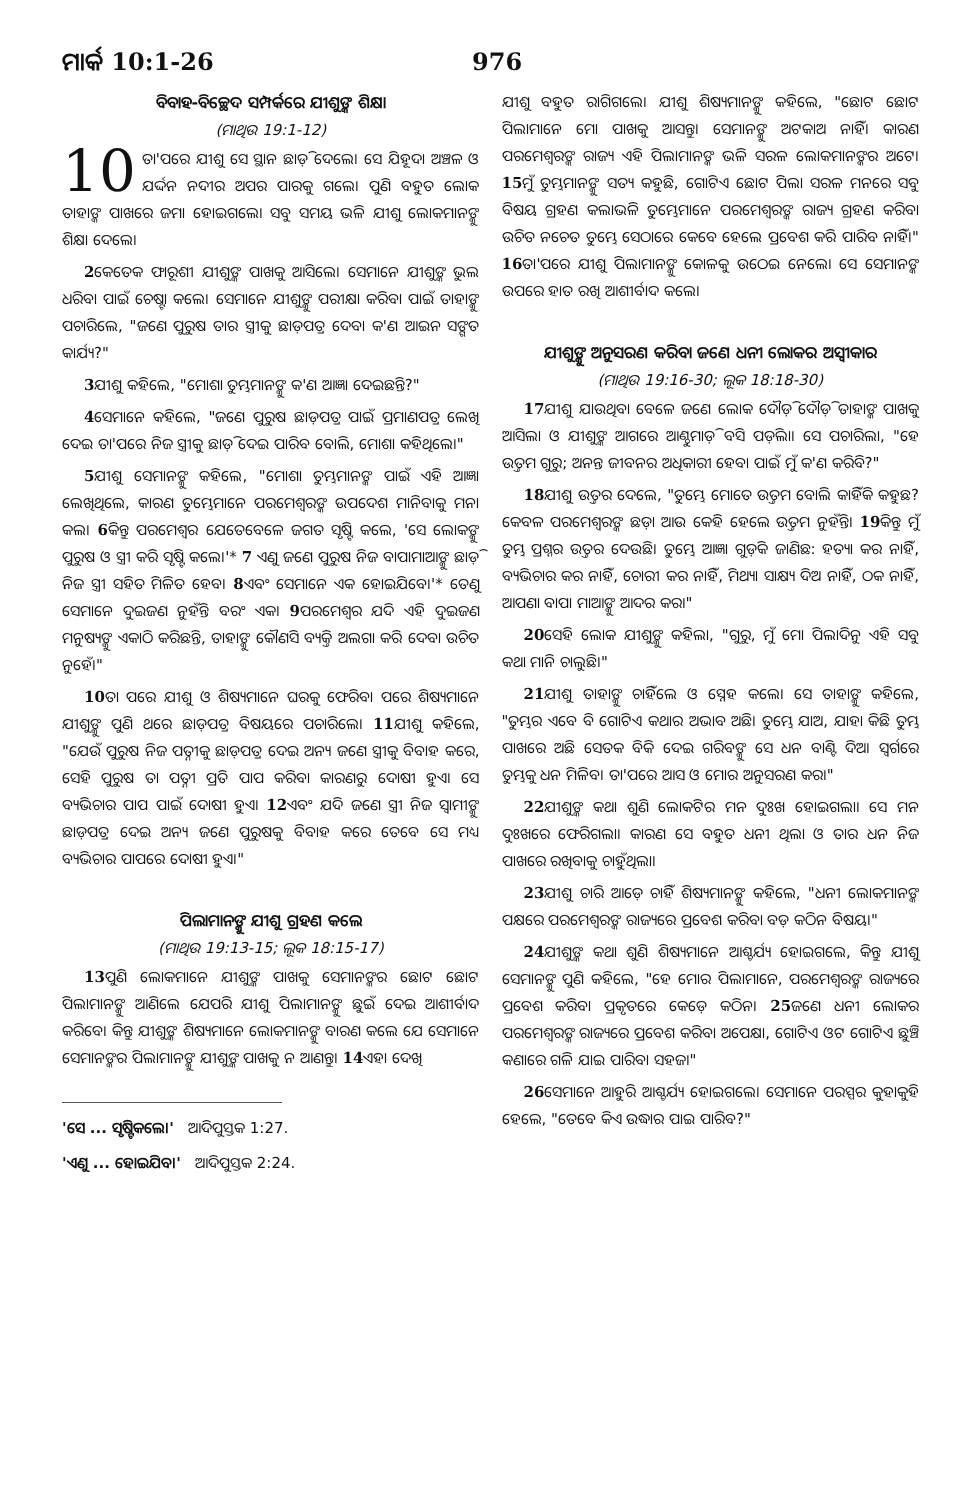ମାର୍କ 10:1-26 976
ବିବାହ-ବିଚ୍ଛେଦ ସମ୍ପର୍କରେ ଯୀଶୁଙ୍କ ଶିକ୍ଷା
(ମାଥିଉ 19:1-12)
10 ତା'ପରେ ଯୀଶୁ ସେ ସ୍ଥାନ ଛାଡ଼ି ଦେଲେ। ସେ ଯିହୂଦା ଅଞ୍ଚଳ ଓ ଯର୍ଦ୍ଦନ ନଦୀର ଅପର ପାରକୁ ଗଲେ। ପୁଣି ବହୁତ ଲୋକ ତାହାଙ୍କ ପାଖରେ ଜମା ହୋଇଗଲେ। ସବୁ ସମୟ ଭଳି ଯୀଶୁ ଲୋକମାନଙ୍କୁ ଶିକ୍ଷା ଦେଲେ।
2କେତେକ ଫାରୂଶୀ ଯୀଶୁଙ୍କ ପାଖକୁ ଆସିଲେ। ସେମାନେ ଯୀଶୁଙ୍କ ଭୁଲ ଧରିବା ପାଇଁ ଚେଷ୍ଟା କଲେ। ସେମାନେ ଯୀଶୁଙ୍କୁ ପରୀକ୍ଷା କରିବା ପାଇଁ ତାହାଙ୍କୁ ପଚାରିଲେ, "ଜଣେ ପୁରୁଷ ତାର ସ୍ତ୍ରୀକୁ ଛାଡ଼ପତ୍ର ଦେବା କ'ଣ ଆଇନ ସଙ୍ଗତ କାର୍ଯ୍ୟ?"
3ଯୀଶୁ କହିଲେ, "ମୋଶା ତୁମ୍ଭମାନଙ୍କୁ କ'ଣ ଆଜ୍ଞା ଦେଇଛନ୍ତି?"
4ସେମାନେ କହିଲେ, "ଜଣେ ପୁରୁଷ ଛାଡ଼ପତ୍ର ପାଇଁ ପ୍ରମାଣପତ୍ର ଲେଖି ଦେଇ ତା'ପରେ ନିଜ ସ୍ତ୍ରୀକୁ ଛାଡ଼ି ଦେଇ ପାରିବ ବୋଲି, ମୋଶା କହିଥିଲେ।"
5ଯୀଶୁ ସେମାନଙ୍କୁ କହିଲେ, "ମୋଶା ତୁମ୍ଭମାନଙ୍କ ପାଇଁ ଏହି ଆଜ୍ଞା ଲେଖିଥିଲେ, କାରଣ ତୁମ୍ଭେମାନେ ପରମେଶ୍ୱରଙ୍କ ଉପଦେଶ ମାନିବାକୁ ମନା କଲ। 6କିନ୍ତୁ ପରମେଶ୍ୱର ଯେତେବେଳେ ଜଗତ ସୃଷ୍ଟି କଲେ, 'ସେ ଲୋକଙ୍କୁ ପୁରୁଷ ଓ ସ୍ତ୍ରୀ କରି ସୃଷ୍ଟି କଲେ।'* 7 ଏଣୁ ଜଣେ ପୁରୁଷ ନିଜ ବାପାମାଆଙ୍କୁ ଛାଡ଼ି ନିଜ ସ୍ତ୍ରୀ ସହିତ ମିଳିତ ହେବ। 8ଏବଂ ସେମାନେ ଏକ ହୋଇଯିବେ।'* ତେଣୁ ସେମାନେ ଦୁଇଜଣ ନୁହଁନ୍ତି ବରଂ ଏକ। 9ପରମେଶ୍ୱର ଯଦି ଏହି ଦୁଇଜଣ ମନୁଷ୍ୟଙ୍କୁ ଏକାଠି କରିଛନ୍ତି, ତାହାଙ୍କୁ କୌଣସି ବ୍ୟକ୍ତି ଅଲଗା କରି ଦେବା ଉଚିତ ନୁହେଁ।"
10ତା ପରେ ଯୀଶୁ ଓ ଶିଷ୍ୟମାନେ ଘରକୁ ଫେରିବା ପରେ ଶିଷ୍ୟମାନେ ଯୀଶୁଙ୍କୁ ପୁଣି ଥରେ ଛାଡ଼ପତ୍ର ବିଷୟରେ ପଚାରିଲେ। 11ଯୀଶୁ କହିଲେ, "ଯେଉଁ ପୁରୁଷ ନିଜ ପତ୍ନୀକୁ ଛାଡ଼ପତ୍ର ଦେଇ ଅନ୍ୟ ଜଣେ ସ୍ତ୍ରୀକୁ ବିବାହ କରେ, ସେହି ପୁରୁଷ ତା ପତ୍ନୀ ପ୍ରତି ପାପ କରିବା କାରଣରୁ ଦୋଷୀ ହୁଏ। ସେ ବ୍ୟଭିଚାର ପାପ ପାଇଁ ଦୋଷୀ ହୁଏ। 12ଏବଂ ଯଦି ଜଣେ ସ୍ତ୍ରୀ ନିଜ ସ୍ୱାମୀଙ୍କୁ ଛାଡ଼ପତ୍ର ଦେଇ ଅନ୍ୟ ଜଣେ ପୁରୁଷକୁ ବିବାହ କରେ ତେବେ ସେ ମଧ୍ୟ ବ୍ୟଭିଚାର ପାପରେ ଦୋଷୀ ହୁଏ।"
ପିଲାମାନଙ୍କୁ ଯୀଶୁ ଗ୍ରହଣ କଲେ
(ମାଥିଉ 19:13-15; ଲୂକ 18:15-17)
13ପୁଣି ଲୋକମାନେ ଯୀଶୁଙ୍କ ପାଖକୁ ସେମାନଙ୍କର ଛୋଟ ଛୋଟ ପିଲାମାନଙ୍କୁ ଆଣିଲେ ଯେପରି ଯୀଶୁ ପିଲାମାନଙ୍କୁ ଛୁଇଁ ଦେଇ ଆଶୀର୍ବାଦ କରିବେ। କିନ୍ତୁ ଯୀଶୁଙ୍କ ଶିଷ୍ୟମାନେ ଲୋକମାନଙ୍କୁ ବାରଣ କଲେ ଯେ ସେମାନେ ସେମାନଙ୍କର ପିଲାମାନଙ୍କୁ ଯୀଶୁଙ୍କ ପାଖକୁ ନ ଆଣନ୍ତୁ। 14ଏହା ଦେଖି
'ସେ ... ସୃଷ୍ଟିକଲେ।' ଆଦିପୁସ୍ତକ 1:27.
'ଏଣୁ ... ହୋଇଯିବ।' ଆଦିପୁସ୍ତକ 2:24.
ଯୀଶୁ ବହୁତ ରାଗିଗଲେ। ଯୀଶୁ ଶିଷ୍ୟମାନଙ୍କୁ କହିଲେ, "ଛୋଟ ଛୋଟ ପିଲାମାନେ ମୋ ପାଖକୁ ଆସନ୍ତୁ। ସେମାନଙ୍କୁ ଅଟକାଅ ନାହିଁ। କାରଣ ପରମେଶ୍ୱରଙ୍କ ରାଜ୍ୟ ଏହି ପିଲାମାନଙ୍କ ଭଳି ସରଳ ଲୋକମାନଙ୍କର ଅଟେ। 15ମୁଁ ତୁମ୍ଭମାନଙ୍କୁ ସତ୍ୟ କହୁଛି, ଗୋଟିଏ ଛୋଟ ପିଲା ସରଳ ମନରେ ସବୁ ବିଷୟ ଗ୍ରହଣ କଲାଭଳି ତୁମ୍ଭେମାନେ ପରମେଶ୍ୱରଙ୍କ ରାଜ୍ୟ ଗ୍ରହଣ କରିବା ଉଚିତ ନଚେତ ତୁମ୍ଭେ ସେଠାରେ କେବେ ହେଲେ ପ୍ରବେଶ କରି ପାରିବ ନାହିଁ।" 16ତା'ପରେ ଯୀଶୁ ପିଲାମାନଙ୍କୁ କୋଳକୁ ଉଠେଇ ନେଲେ। ସେ ସେମାନଙ୍କ ଉପରେ ହାତ ରଖି ଆଶୀର୍ବାଦ କଲେ।
ଯୀଶୁଙ୍କୁ ଅନୁସରଣ କରିବା ଜଣେ ଧନୀ ଲୋକର ଅସ୍ୱୀକାର
(ମାଥିଉ 19:16-30; ଲୂକ 18:18-30)
17ଯୀଶୁ ଯାଉଥିବା ବେଳେ ଜଣେ ଲୋକ ଦୌଡ଼ି ଦୌଡ଼ି ତାହାଙ୍କ ପାଖକୁ ଆସିଲା ଓ ଯୀଶୁଙ୍କ ଆଗରେ ଆଣ୍ଠୁମାଡ଼ି ବସି ପଡ଼ିଲା। ସେ ପଚାରିଲା, "ହେ ଉତ୍ତମ ଗୁରୁ; ଅନନ୍ତ ଜୀବନର ଅଧିକାରୀ ହେବା ପାଇଁ ମୁଁ କ'ଣ କରିବି?"
18ଯୀଶୁ ଉତ୍ତର ଦେଲେ, "ତୁମ୍ଭେ ମୋତେ ଉତ୍ତମ ବୋଲି କାହିଁକି କହୁଛ? କେବଳ ପରମେଶ୍ୱରଙ୍କ ଛଡ଼ା ଆଉ କେହି ହେଲେ ଉତ୍ତମ ନୁହଁନ୍ତି। 19କିନ୍ତୁ ମୁଁ ତୁମ୍ଭ ପ୍ରଶ୍ନର ଉତ୍ତର ଦେଉଛି। ତୁମ୍ଭେ ଆଜ୍ଞା ଗୁଡ଼ିକ ଜାଣିଛ: ହତ୍ୟା କର ନାହିଁ, ବ୍ୟଭିଚାର କର ନାହିଁ, ଚୋରୀ କର ନାହିଁ, ମିଥ୍ୟା ସାକ୍ଷ୍ୟ ଦିଅ ନାହିଁ, ଠକ ନାହିଁ, ଆପଣା ବାପା ମାଆଙ୍କୁ ଆଦର କର।"
20ସେହି ଲୋକ ଯୀଶୁଙ୍କୁ କହିଲା, "ଗୁରୁ, ମୁଁ ମୋ ପିଲାଦିନୁ ଏହି ସବୁ କଥା ମାନି ଚାଲୁଛି।"
21ଯୀଶୁ ତାହାଙ୍କୁ ଚାହିଁଲେ ଓ ସ୍ନେହ କଲେ। ସେ ତାହାଙ୍କୁ କହିଲେ, "ତୁମ୍ଭର ଏବେ ବି ଗୋଟିଏ କଥାର ଅଭାବ ଅଛି। ତୁମ୍ଭେ ଯାଅ, ଯାହା କିଛି ତୁମ୍ଭ ପାଖରେ ଅଛି ସେତକ ବିକି ଦେଇ ଗରିବଙ୍କୁ ସେ ଧନ ବାଣ୍ଟି ଦିଅ। ସ୍ୱର୍ଗରେ ତୁମ୍ଭକୁ ଧନ ମିଳିବ। ତା'ପରେ ଆସ ଓ ମୋର ଅନୁସରଣ କର।"
22ଯୀଶୁଙ୍କ କଥା ଶୁଣି ଲୋକଟିର ମନ ଦୁଃଖ ହୋଇଗଲା। ସେ ମନ ଦୁଃଖରେ ଫେରିଗଲା। କାରଣ ସେ ବହୁତ ଧନୀ ଥିଲା ଓ ତାର ଧନ ନିଜ ପାଖରେ ରଖିବାକୁ ଚାହୁଁଥିଲା।
23ଯୀଶୁ ଚାରି ଆଡ଼େ ଚାହିଁ ଶିଷ୍ୟମାନଙ୍କୁ କହିଲେ, "ଧନୀ ଲୋକମାନଙ୍କ ପକ୍ଷରେ ପରମେଶ୍ୱରଙ୍କ ରାଜ୍ୟରେ ପ୍ରବେଶ କରିବା ବଡ଼ କଠିନ ବିଷୟ।"
24ଯୀଶୁଙ୍କ କଥା ଶୁଣି ଶିଷ୍ୟମାନେ ଆଶ୍ଚର୍ଯ୍ୟ ହୋଇଗଲେ, କିନ୍ତୁ ଯୀଶୁ ସେମାନଙ୍କୁ ପୁଣି କହିଲେ, "ହେ ମୋର ପିଲାମାନେ, ପରମେଶ୍ୱରଙ୍କ ରାଜ୍ୟରେ ପ୍ରବେଶ କରିବା ପ୍ରକୃତରେ କେଡ଼େ କଠିନ। 25ଜଣେ ଧନୀ ଲୋକର ପରମେଶ୍ୱରଙ୍କ ରାଜ୍ୟରେ ପ୍ରବେଶ କରିବା ଅପେକ୍ଷା, ଗୋଟିଏ ଓଟ ଗୋଟିଏ ଛୁଞ୍ଚି କଣାରେ ଗଳି ଯାଇ ପାରିବା ସହଜ।"
26ସେମାନେ ଆହୁରି ଆଶ୍ଚର୍ଯ୍ୟ ହୋଇଗଲେ। ସେମାନେ ପରସ୍ପର କୁହାକୁହି ହେଲେ, "ତେବେ କିଏ ଉଦ୍ଧାର ପାଇ ପାରିବ?"